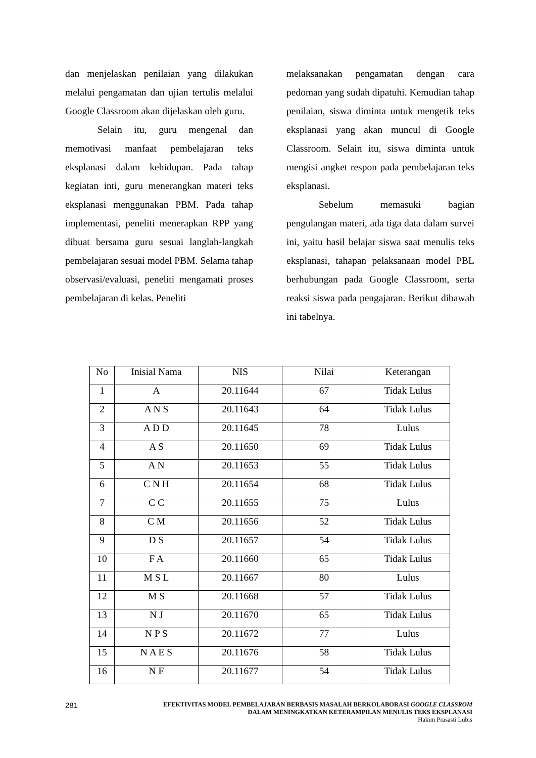dan menjelaskan penilaian yang dilakukan melalui pengamatan dan ujian tertulis melalui Google Classroom akan dijelaskan oleh guru.
Selain itu, guru mengenal dan memotivasi manfaat pembelajaran teks eksplanasi dalam kehidupan. Pada tahap kegiatan inti, guru menerangkan materi teks eksplanasi menggunakan PBM. Pada tahap implementasi, peneliti menerapkan RPP yang dibuat bersama guru sesuai langlah-langkah pembelajaran sesuai model PBM. Selama tahap observasi/evaluasi, peneliti mengamati proses pembelajaran di kelas. Peneliti
melaksanakan pengamatan dengan cara pedoman yang sudah dipatuhi. Kemudian tahap penilaian, siswa diminta untuk mengetik teks eksplanasi yang akan muncul di Google Classroom. Selain itu, siswa diminta untuk mengisi angket respon pada pembelajaran teks eksplanasi.
Sebelum memasuki bagian pengulangan materi, ada tiga data dalam survei ini, yaitu hasil belajar siswa saat menulis teks eksplanasi, tahapan pelaksanaan model PBL berhubungan pada Google Classroom, serta reaksi siswa pada pengajaran. Berikut dibawah ini tabelnya.
| No | Inisial Nama | NIS | Nilai | Keterangan |
| --- | --- | --- | --- | --- |
| 1 | A | 20.11644 | 67 | Tidak Lulus |
| 2 | A N S | 20.11643 | 64 | Tidak Lulus |
| 3 | A D D | 20.11645 | 78 | Lulus |
| 4 | A S | 20.11650 | 69 | Tidak Lulus |
| 5 | A N | 20.11653 | 55 | Tidak Lulus |
| 6 | C N H | 20.11654 | 68 | Tidak Lulus |
| 7 | C C | 20.11655 | 75 | Lulus |
| 8 | C M | 20.11656 | 52 | Tidak Lulus |
| 9 | D S | 20.11657 | 54 | Tidak Lulus |
| 10 | F A | 20.11660 | 65 | Tidak Lulus |
| 11 | M S L | 20.11667 | 80 | Lulus |
| 12 | M S | 20.11668 | 57 | Tidak Lulus |
| 13 | N J | 20.11670 | 65 | Tidak Lulus |
| 14 | N P S | 20.11672 | 77 | Lulus |
| 15 | N A E S | 20.11676 | 58 | Tidak Lulus |
| 16 | N F | 20.11677 | 54 | Tidak Lulus |
281
EFEKTIVITAS MODEL PEMBELAJARAN BERBASIS MASALAH BERKOLABORASI GOOGLE CLASSROM
DALAM MENINGKATKAN KETERAMPILAN MENULIS TEKS EKSPLANASI
Hakim Prasasti Lubis